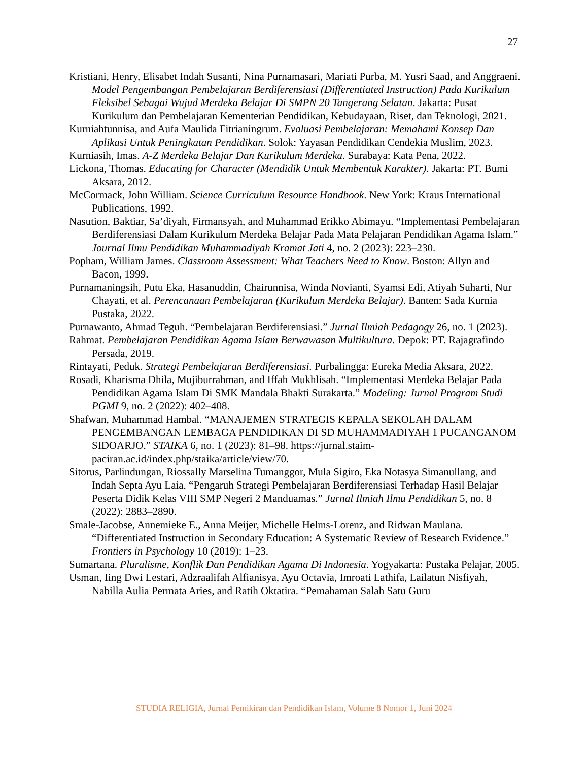27
Kristiani, Henry, Elisabet Indah Susanti, Nina Purnamasari, Mariati Purba, M. Yusri Saad, and Anggraeni. Model Pengembangan Pembelajaran Berdiferensiasi (Differentiated Instruction) Pada Kurikulum Fleksibel Sebagai Wujud Merdeka Belajar Di SMPN 20 Tangerang Selatan. Jakarta: Pusat Kurikulum dan Pembelajaran Kementerian Pendidikan, Kebudayaan, Riset, dan Teknologi, 2021.
Kurniahtunnisa, and Aufa Maulida Fitrianingrum. Evaluasi Pembelajaran: Memahami Konsep Dan Aplikasi Untuk Peningkatan Pendidikan. Solok: Yayasan Pendidikan Cendekia Muslim, 2023.
Kurniasih, Imas. A-Z Merdeka Belajar Dan Kurikulum Merdeka. Surabaya: Kata Pena, 2022.
Lickona, Thomas. Educating for Character (Mendidik Untuk Membentuk Karakter). Jakarta: PT. Bumi Aksara, 2012.
McCormack, John William. Science Curriculum Resource Handbook. New York: Kraus International Publications, 1992.
Nasution, Baktiar, Sa’diyah, Firmansyah, and Muhammad Erikko Abimayu. “Implementasi Pembelajaran Berdiferensiasi Dalam Kurikulum Merdeka Belajar Pada Mata Pelajaran Pendidikan Agama Islam.” Journal Ilmu Pendidikan Muhammadiyah Kramat Jati 4, no. 2 (2023): 223–230.
Popham, William James. Classroom Assessment: What Teachers Need to Know. Boston: Allyn and Bacon, 1999.
Purnamaningsih, Putu Eka, Hasanuddin, Chairunnisa, Winda Novianti, Syamsi Edi, Atiyah Suharti, Nur Chayati, et al. Perencanaan Pembelajaran (Kurikulum Merdeka Belajar). Banten: Sada Kurnia Pustaka, 2022.
Purnawanto, Ahmad Teguh. “Pembelajaran Berdiferensiasi.” Jurnal Ilmiah Pedagogy 26, no. 1 (2023).
Rahmat. Pembelajaran Pendidikan Agama Islam Berwawasan Multikultura. Depok: PT. Rajagrafindo Persada, 2019.
Rintayati, Peduk. Strategi Pembelajaran Berdiferensiasi. Purbalingga: Eureka Media Aksara, 2022.
Rosadi, Kharisma Dhila, Mujiburrahman, and Iffah Mukhlisah. “Implementasi Merdeka Belajar Pada Pendidikan Agama Islam Di SMK Mandala Bhakti Surakarta.” Modeling: Jurnal Program Studi PGMI 9, no. 2 (2022): 402–408.
Shafwan, Muhammad Hambal. “MANAJEMEN STRATEGIS KEPALA SEKOLAH DALAM PENGEMBANGAN LEMBAGA PENDIDIKAN DI SD MUHAMMADIYAH 1 PUCANGANOM SIDOARJO.” STAIKA 6, no. 1 (2023): 81–98. https://jurnal.staim-paciran.ac.id/index.php/staika/article/view/70.
Sitorus, Parlindungan, Riossally Marselina Tumanggor, Mula Sigiro, Eka Notasya Simanullang, and Indah Septa Ayu Laia. “Pengaruh Strategi Pembelajaran Berdiferensiasi Terhadap Hasil Belajar Peserta Didik Kelas VIII SMP Negeri 2 Manduamas.” Jurnal Ilmiah Ilmu Pendidikan 5, no. 8 (2022): 2883–2890.
Smale-Jacobse, Annemieke E., Anna Meijer, Michelle Helms-Lorenz, and Ridwan Maulana. “Differentiated Instruction in Secondary Education: A Systematic Review of Research Evidence.” Frontiers in Psychology 10 (2019): 1–23.
Sumartana. Pluralisme, Konflik Dan Pendidikan Agama Di Indonesia. Yogyakarta: Pustaka Pelajar, 2005.
Usman, Iing Dwi Lestari, Adzraalifah Alfianisya, Ayu Octavia, Imroati Lathifa, Lailatun Nisfiyah, Nabilla Aulia Permata Aries, and Ratih Oktatira. “Pemahaman Salah Satu Guru
STUDIA RELIGIA, Jurnal Pemikiran dan Pendidikan Islam, Volume 8 Nomor 1, Juni 2024